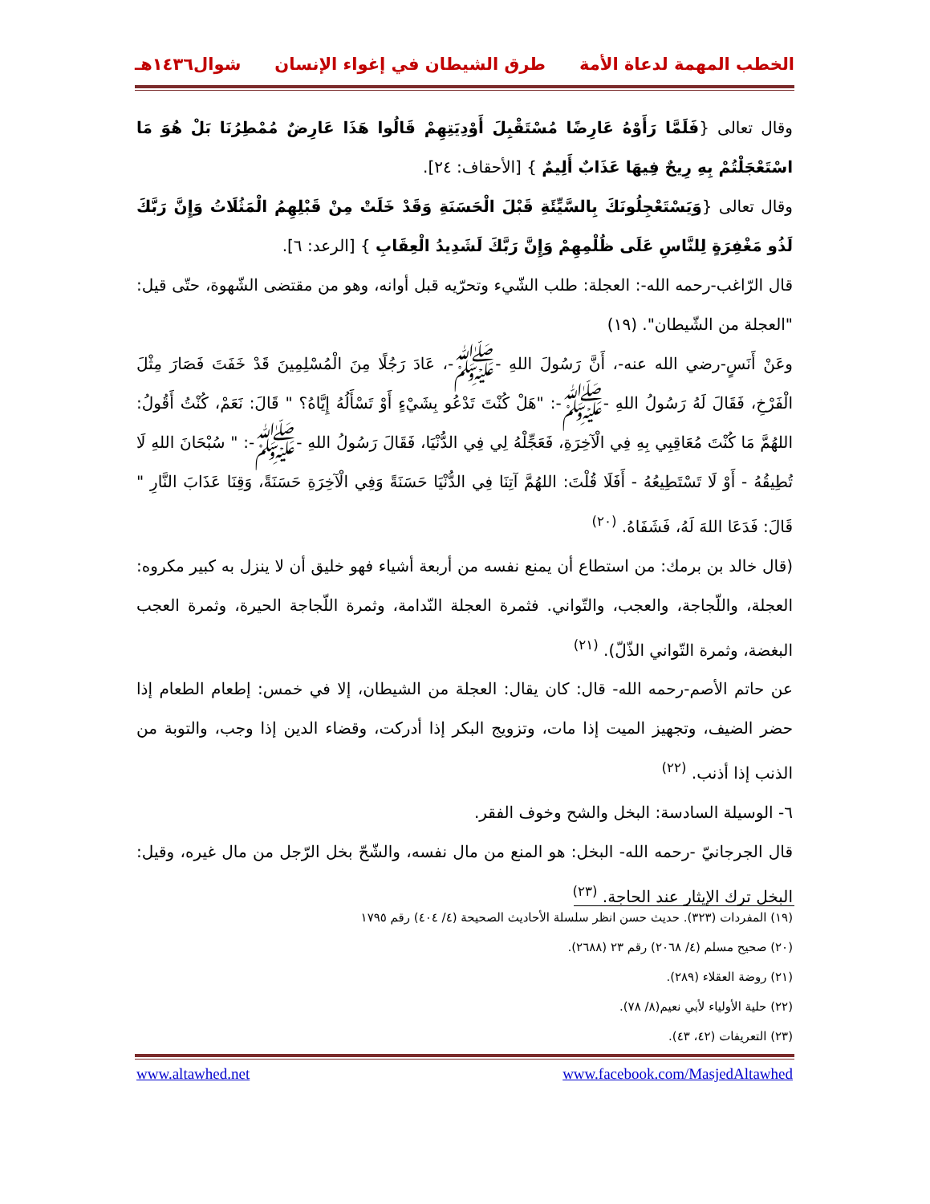الخطب المهمة لدعاة الأمة طرق الشيطان في إغواء الإنسان شوال١٤٣٦هـ
وقال تعالى {فَلَمَّا رَأَوْهُ عَارِضًا مُسْتَقْبِلَ أَوْدِيَتِهِمْ قَالُوا هَذَا عَارِضٌ مُمْطِرُنَا بَلْ هُوَ مَا اسْتَعْجَلْتُمْ بِهِ رِيحٌ فِيهَا عَذَابٌ أَلِيمٌ } [الأحقاف: ٢٤].
وقال تعالى {وَيَسْتَعْجِلُونَكَ بِالسَّيِّئَةِ قَبْلَ الْحَسَنَةِ وَقَدْ خَلَتْ مِنْ قَبْلِهِمُ الْمَثُلَاتُ وَإِنَّ رَبَّكَ لَذُو مَغْفِرَةٍ لِلنَّاسِ عَلَى ظُلْمِهِمْ وَإِنَّ رَبَّكَ لَشَدِيدُ الْعِقَابِ } [الرعد: ٦].
قال الرّاغب-رحمه الله-: العجلة: طلب الشّيء وتحرّيه قبل أوانه، وهو من مقتضى الشّهوة، حتّى قيل: "العجلة من الشّيطان". (١٩)
وعَنْ أَنَسٍ-رضي الله عنه-، أَنَّ رَسُولَ اللهِ -ﷺ-، عَادَ رَجُلًا مِنَ الْمُسْلِمِينَ قَدْ خَفَتَ فَصَارَ مِثْلَ الْفَرْخِ، فَقَالَ لَهُ رَسُولُ اللهِ -ﷺ-: "هَلْ كُنْتَ تَدْعُو بِشَيْءٍ أَوْ تَسْأَلُهُ إِيَّاهُ؟ " قَالَ: نَعَمْ، كُنْتُ أَقُولُ: اللهُمَّ مَا كُنْتَ مُعَاقِبِي بِهِ فِي الْآخِرَةِ، فَعَجِّلْهُ لِي فِي الدُّنْيَا، فَقَالَ رَسُولُ اللهِ -ﷺ-: " سُبْحَانَ اللهِ لَا تُطِيقُهُ - أَوْ لَا تَسْتَطِيعُهُ - أَفَلَا قُلْتَ: اللهُمَّ آتِنَا فِي الدُّنْيَا حَسَنَةً وَفِي الْآخِرَةِ حَسَنَةً، وَقِنَا عَذَابَ النَّارِ " قَالَ: فَدَعَا اللهَ لَهُ، فَشَفَاهُ. <sup>(٢٠)</sup>
(قال خالد بن برمك: من استطاع أن يمنع نفسه من أربعة أشياء فهو خليق أن لا ينزل به كبير مكروه: العجلة، واللّجاجة، والعجب، والتّواني. فثمرة العجلة النّدامة، وثمرة اللّجاجة الحيرة، وثمرة العجب البغضة، وثمرة التّواني الذّلّ). <sup>(٢١)</sup>
عن حاتم الأصم-رحمه الله- قال: كان يقال: العجلة من الشيطان، إلا في خمس: إطعام الطعام إذا حضر الضيف، وتجهيز الميت إذا مات، وتزويج البكر إذا أدركت، وقضاء الدين إذا وجب، والتوبة من الذنب إذا أذنب. <sup>(٢٢)</sup>
٦- الوسيلة السادسة: البخل والشح وخوف الفقر.
قال الجرجانيّ -رحمه الله- البخل: هو المنع من مال نفسه، والشّحّ بخل الرّجل من مال غيره، وقيل: البخل ترك الإيثار عند الحاجة. <sup>(٢٣)</sup>
(١٩) المفردات (٣٢٣). حديث حسن انظر سلسلة الأحاديث الصحيحة (٤/ ٤٠٤) رقم ١٧٩٥
(٢٠) صحيح مسلم (٤/ ٢٠٦٨) رقم ٢٣ (٢٦٨٨).
(٢١) روضة العقلاء (٢٨٩).
(٢٢) حلية الأولياء لأبي نعيم(٨/ ٧٨).
(٢٣) التعريفات (٤٢، ٤٣).
www.altawhed.net www.facebook.com/MasjedAltawhed